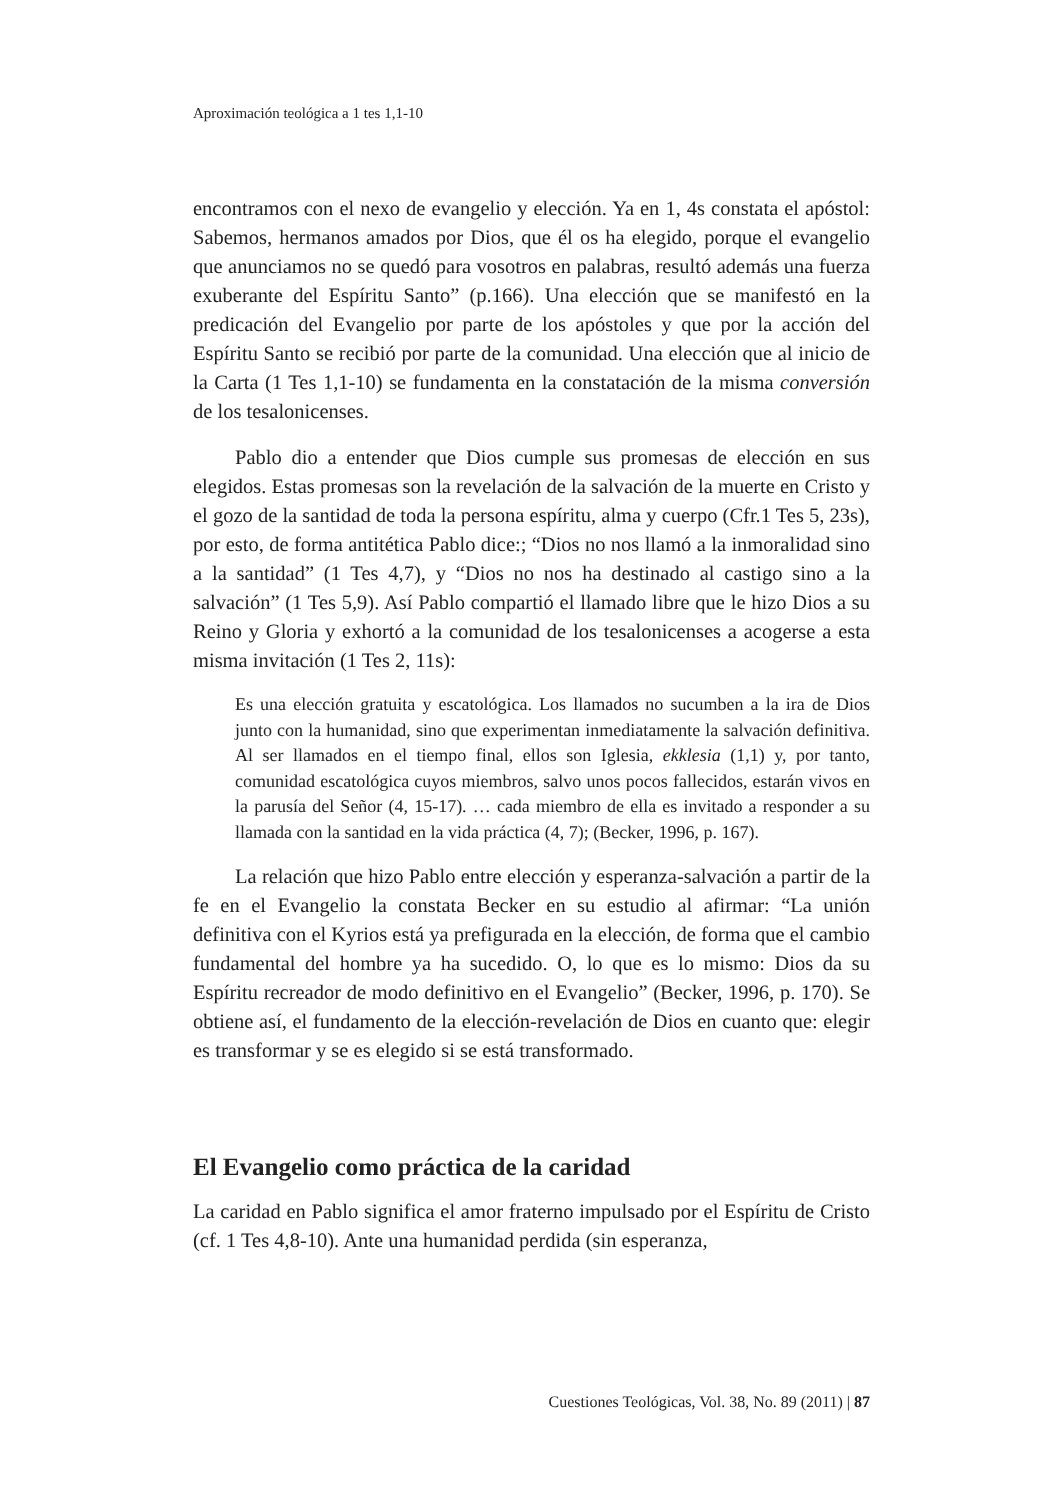Aproximación teológica a 1 tes 1,1-10
encontramos con el nexo de evangelio y elección. Ya en 1, 4s constata el apóstol: Sabemos, hermanos amados por Dios, que él os ha elegido, porque el evangelio que anunciamos no se quedó para vosotros en palabras, resultó además una fuerza exuberante del Espíritu Santo” (p.166). Una elección que se manifestó en la predicación del Evangelio por parte de los apóstoles y que por la acción del Espíritu Santo se recibió por parte de la comunidad. Una elección que al inicio de la Carta (1 Tes 1,1-10) se fundamenta en la constatación de la misma conversión de los tesalonicenses.
Pablo dio a entender que Dios cumple sus promesas de elección en sus elegidos. Estas promesas son la revelación de la salvación de la muerte en Cristo y el gozo de la santidad de toda la persona espíritu, alma y cuerpo (Cfr.1 Tes 5, 23s), por esto, de forma antitética Pablo dice:; “Dios no nos llamó a la inmoralidad sino a la santidad” (1 Tes 4,7), y “Dios no nos ha destinado al castigo sino a la salvación” (1 Tes 5,9). Así Pablo compartió el llamado libre que le hizo Dios a su Reino y Gloria y exhortó a la comunidad de los tesalonicenses a acogerse a esta misma invitación (1 Tes 2, 11s):
Es una elección gratuita y escatológica. Los llamados no sucumben a la ira de Dios junto con la humanidad, sino que experimentan inmediatamente la salvación definitiva. Al ser llamados en el tiempo final, ellos son Iglesia, ekklesia (1,1) y, por tanto, comunidad escatológica cuyos miembros, salvo unos pocos fallecidos, estarán vivos en la parusía del Señor (4, 15-17). … cada miembro de ella es invitado a responder a su llamada con la santidad en la vida práctica (4, 7); (Becker, 1996, p. 167).
La relación que hizo Pablo entre elección y esperanza-salvación a partir de la fe en el Evangelio la constata Becker en su estudio al afirmar: “La unión definitiva con el Kyrios está ya prefigurada en la elección, de forma que el cambio fundamental del hombre ya ha sucedido. O, lo que es lo mismo: Dios da su Espíritu recreador de modo definitivo en el Evangelio” (Becker, 1996, p. 170). Se obtiene así, el fundamento de la elección-revelación de Dios en cuanto que: elegir es transformar y se es elegido si se está transformado.
El Evangelio como práctica de la caridad
La caridad en Pablo significa el amor fraterno impulsado por el Espíritu de Cristo (cf. 1 Tes 4,8-10). Ante una humanidad perdida (sin esperanza,
Cuestiones Teológicas, Vol. 38, No. 89 (2011) | 87